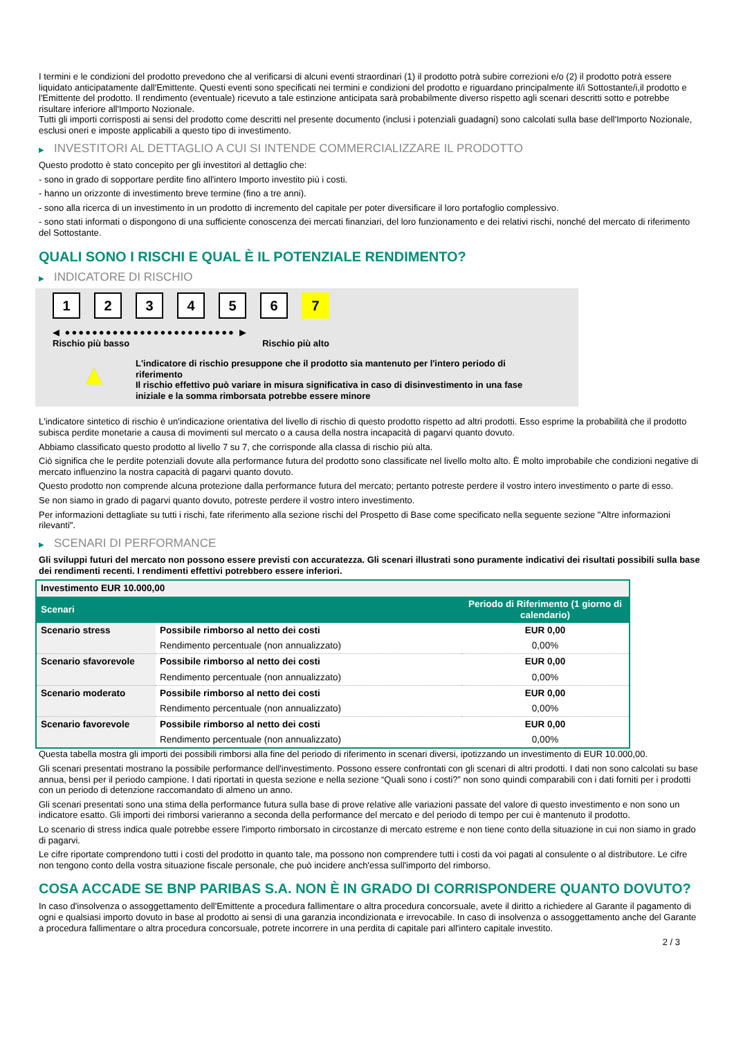I termini e le condizioni del prodotto prevedono che al verificarsi di alcuni eventi straordinari (1) il prodotto potrà subire correzioni e/o (2) il prodotto potrà essere liquidato anticipatamente dall'Emittente. Questi eventi sono specificati nei termini e condizioni del prodotto e riguardano principalmente il/i Sottostante/i,il prodotto e l'Emittente del prodotto. Il rendimento (eventuale) ricevuto a tale estinzione anticipata sarà probabilmente diverso rispetto agli scenari descritti sotto e potrebbe risultare inferiore all'Importo Nozionale.
Tutti gli importi corrisposti ai sensi del prodotto come descritti nel presente documento (inclusi i potenziali guadagni) sono calcolati sulla base dell'Importo Nozionale, esclusi oneri e imposte applicabili a questo tipo di investimento.
▶ INVESTITORI AL DETTAGLIO A CUI SI INTENDE COMMERCIALIZZARE IL PRODOTTO
Questo prodotto è stato concepito per gli investitori al dettaglio che:
- sono in grado di sopportare perdite fino all'intero Importo investito più i costi.
- hanno un orizzonte di investimento breve termine (fino a tre anni).
- sono alla ricerca di un investimento in un prodotto di incremento del capitale per poter diversificare il loro portafoglio complessivo.
- sono stati informati o dispongono di una sufficiente conoscenza dei mercati finanziari, del loro funzionamento e dei relativi rischi, nonché del mercato di riferimento del Sottostante.
QUALI SONO I RISCHI E QUAL È IL POTENZIALE RENDIMENTO?
▶ INDICATORE DI RISCHIO
1234567
◀ ●●●●●●●●●●●●●●●●●●●●●●●●● ▶
Rischio più basso Rischio più alto
▲
L'indicatore di rischio presuppone che il prodotto sia mantenuto per l'intero periodo di riferimento
Il rischio effettivo può variare in misura significativa in caso di disinvestimento in una fase iniziale e la somma rimborsata potrebbe essere minore
L'indicatore sintetico di rischio è un'indicazione orientativa del livello di rischio di questo prodotto rispetto ad altri prodotti. Esso esprime la probabilità che il prodotto subisca perdite monetarie a causa di movimenti sul mercato o a causa della nostra incapacità di pagarvi quanto dovuto.
Abbiamo classificato questo prodotto al livello 7 su 7, che corrisponde alla classa di rischio più alta.
Ciò significa che le perdite potenziali dovute alla performance futura del prodotto sono classificate nel livello molto alto. È molto improbabile che condizioni negative di mercato influenzino la nostra capacità di pagarvi quanto dovuto.
Questo prodotto non comprende alcuna protezione dalla performance futura del mercato; pertanto potreste perdere il vostro intero investimento o parte di esso.
Se non siamo in grado di pagarvi quanto dovuto, potreste perdere il vostro intero investimento.
Per informazioni dettagliate su tutti i rischi, fate riferimento alla sezione rischi del Prospetto di Base come specificato nella seguente sezione "Altre informazioni rilevanti".
▶ SCENARI DI PERFORMANCE
Gli sviluppi futuri del mercato non possono essere previsti con accuratezza. Gli scenari illustrati sono puramente indicativi dei risultati possibili sulla base dei rendimenti recenti. I rendimenti effettivi potrebbero essere inferiori.
| Investimento EUR 10.000,00 | | |
| Scenari | | Periodo di Riferimento (1 giorno di calendario) |
| Scenario stress | Possibile rimborso al netto dei costi | EUR 0,00 |
| | Rendimento percentuale (non annualizzato) | 0,00% |
| Scenario sfavorevole | Possibile rimborso al netto dei costi | EUR 0,00 |
| | Rendimento percentuale (non annualizzato) | 0,00% |
| Scenario moderato | Possibile rimborso al netto dei costi | EUR 0,00 |
| | Rendimento percentuale (non annualizzato) | 0,00% |
| Scenario favorevole | Possibile rimborso al netto dei costi | EUR 0,00 |
| | Rendimento percentuale (non annualizzato) | 0,00% |
Questa tabella mostra gli importi dei possibili rimborsi alla fine del periodo di riferimento in scenari diversi, ipotizzando un investimento di EUR 10.000,00.
Gli scenari presentati mostrano la possibile performance dell'investimento. Possono essere confrontati con gli scenari di altri prodotti. I dati non sono calcolati su base annua, bensì per il periodo campione. I dati riportati in questa sezione e nella sezione “Quali sono i costi?” non sono quindi comparabili con i dati forniti per i prodotti con un periodo di detenzione raccomandato di almeno un anno.
Gli scenari presentati sono una stima della performance futura sulla base di prove relative alle variazioni passate del valore di questo investimento e non sono un indicatore esatto. Gli importi dei rimborsi varieranno a seconda della performance del mercato e del periodo di tempo per cui è mantenuto il prodotto.
Lo scenario di stress indica quale potrebbe essere l'importo rimborsato in circostanze di mercato estreme e non tiene conto della situazione in cui non siamo in grado di pagarvi.
Le cifre riportate comprendono tutti i costi del prodotto in quanto tale, ma possono non comprendere tutti i costi da voi pagati al consulente o al distributore. Le cifre non tengono conto della vostra situazione fiscale personale, che può incidere anch'essa sull'importo del rimborso.
COSA ACCADE SE BNP PARIBAS S.A. NON È IN GRADO DI CORRISPONDERE QUANTO DOVUTO?
In caso d'insolvenza o assoggettamento dell'Emittente a procedura fallimentare o altra procedura concorsuale, avete il diritto a richiedere al Garante il pagamento di ogni e qualsiasi importo dovuto in base al prodotto ai sensi di una garanzia incondizionata e irrevocabile. In caso di insolvenza o assoggettamento anche del Garante a procedura fallimentare o altra procedura concorsuale, potrete incorrere in una perdita di capitale pari all'intero capitale investito.
2 / 3